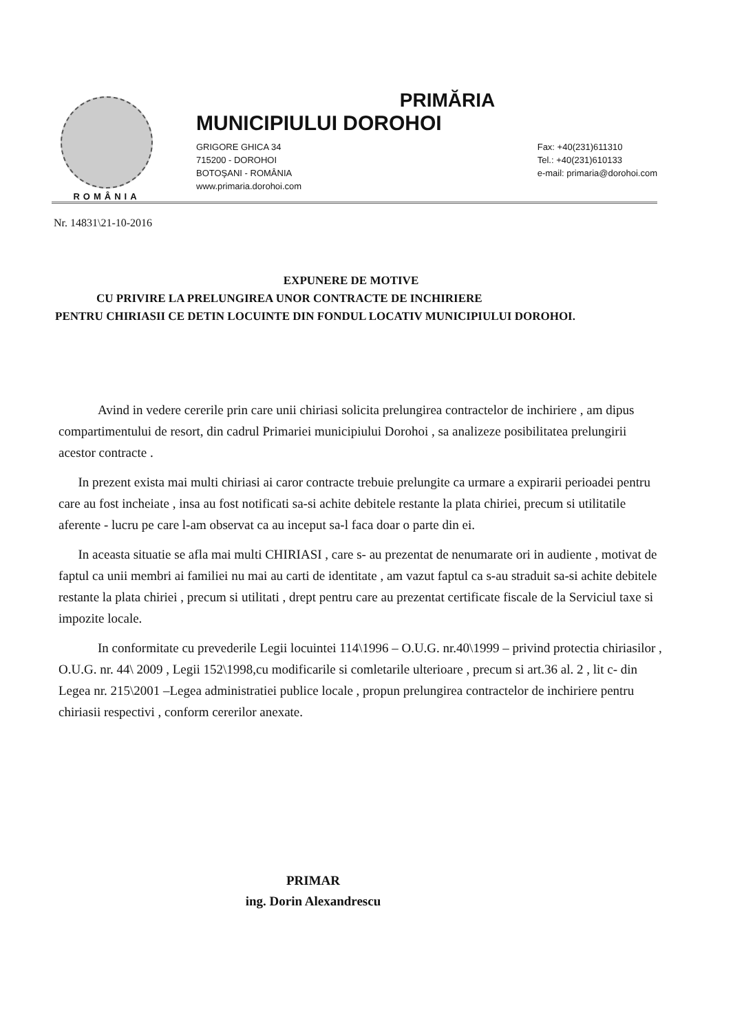ROMÂNIA
PRIMĂRIA
MUNICIPIULUI DOROHOI
GRIGORE GHICA 34
715200 - DOROHOI
BOTOŞANI - ROMÂNIA
www.primaria.dorohoi.com
Fax: +40(231)611310
Tel.: +40(231)610133
e-mail: primaria@dorohoi.com
Nr. 14831\21-10-2016
EXPUNERE DE MOTIVE
CU PRIVIRE LA PRELUNGIREA UNOR CONTRACTE DE INCHIRIERE
PENTRU CHIRIASII CE DETIN LOCUINTE DIN FONDUL LOCATIV MUNICIPIULUI DOROHOI.
Avind in vedere cererile prin care unii chiriasi solicita prelungirea contractelor de inchiriere , am dipus compartimentului de resort, din cadrul Primariei municipiului Dorohoi , sa analizeze posibilitatea prelungirii acestor contracte .
In prezent exista mai multi chiriasi ai caror contracte trebuie prelungite ca urmare a expirarii perioadei pentru care au fost incheiate , insa au fost notificati sa-si achite debitele restante la plata chiriei, precum si utilitatile aferente - lucru pe care l-am observat ca au inceput sa-l faca doar o parte din ei.
In aceasta situatie se afla mai multi CHIRIASI , care s- au prezentat de nenumarate ori in audiente , motivat de faptul ca unii membri ai familiei nu mai au carti de identitate , am vazut faptul ca s-au straduit sa-si achite debitele restante la plata chiriei , precum si utilitati , drept pentru care au prezentat certificate fiscale de la Serviciul taxe si impozite locale.
In conformitate cu prevederile Legii locuintei 114\1996 – O.U.G. nr.40\1999 – privind protectia chiriasilor , O.U.G. nr. 44\ 2009 , Legii 152\1998,cu modificarile si comletarile ulterioare , precum si art.36 al. 2 , lit c- din Legea nr. 215\2001 –Legea administratiei publice locale , propun prelungirea contractelor de inchiriere pentru chiriasii respectivi , conform cererilor anexate.
PRIMAR
ing. Dorin Alexandrescu